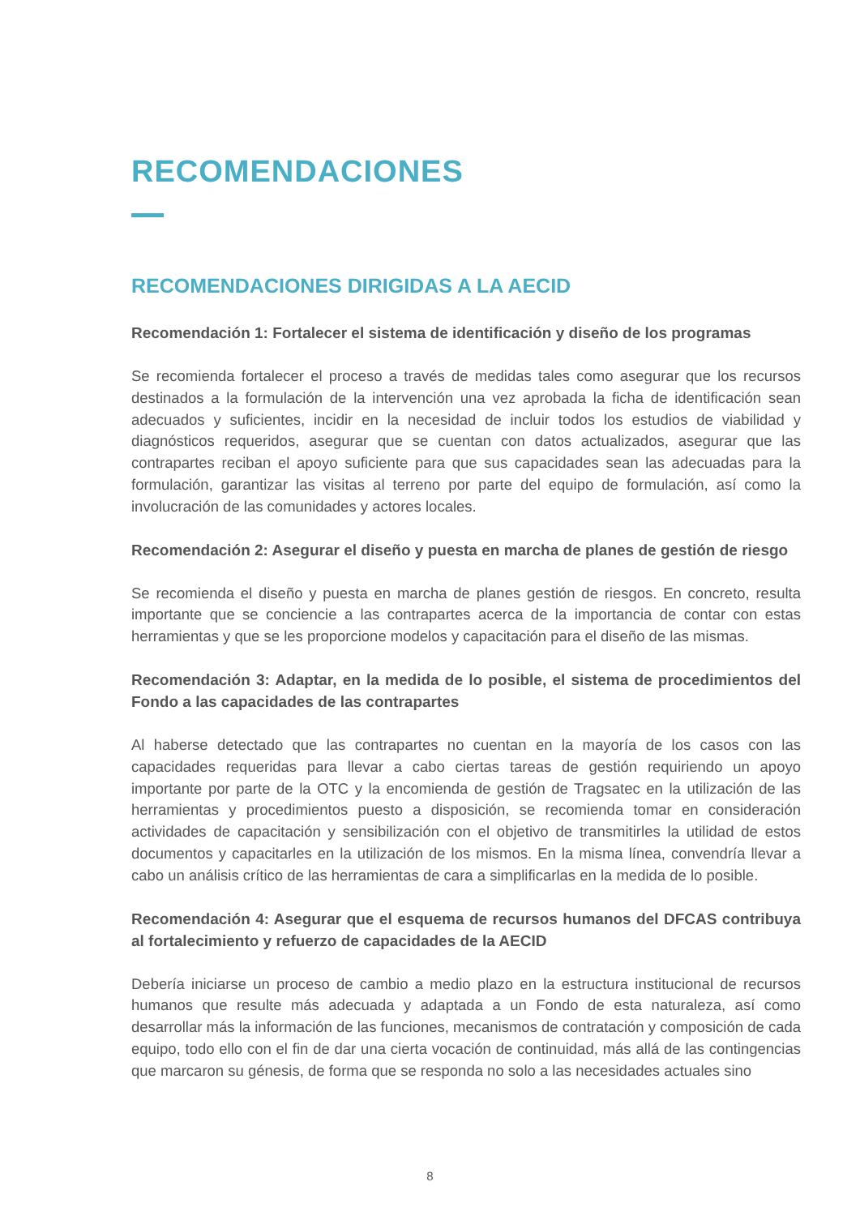RECOMENDACIONES
RECOMENDACIONES DIRIGIDAS A LA AECID
Recomendación 1: Fortalecer el sistema de identificación y diseño de los programas
Se recomienda fortalecer el proceso a través de medidas tales como asegurar que los recursos destinados a la formulación de la intervención una vez aprobada la ficha de identificación sean adecuados y suficientes, incidir en la necesidad de incluir todos los estudios de viabilidad y diagnósticos requeridos, asegurar que se cuentan con datos actualizados, asegurar que las contrapartes reciban el apoyo suficiente para que sus capacidades sean las adecuadas para la formulación, garantizar las visitas al terreno por parte del equipo de formulación, así como la involucración de las comunidades y actores locales.
Recomendación 2: Asegurar el diseño y puesta en marcha de planes de gestión de riesgo
Se recomienda el diseño y puesta en marcha de planes gestión de riesgos. En concreto, resulta importante que se conciencie a las contrapartes acerca de la importancia de contar con estas herramientas y que se les proporcione modelos y capacitación para el diseño de las mismas.
Recomendación 3: Adaptar, en la medida de lo posible, el sistema de procedimientos del Fondo a las capacidades de las contrapartes
Al haberse detectado que las contrapartes no cuentan en la mayoría de los casos con las capacidades requeridas para llevar a cabo ciertas tareas de gestión requiriendo un apoyo importante por parte de la OTC y la encomienda de gestión de Tragsatec en la utilización de las herramientas y procedimientos puesto a disposición, se recomienda tomar en consideración actividades de capacitación y sensibilización con el objetivo de transmitirles la utilidad de estos documentos y capacitarles en la utilización de los mismos. En la misma línea, convendría llevar a cabo un análisis crítico de las herramientas de cara a simplificarlas en la medida de lo posible.
Recomendación 4: Asegurar que el esquema de recursos humanos del DFCAS contribuya al fortalecimiento y refuerzo de capacidades de la AECID
Debería iniciarse un proceso de cambio a medio plazo en la estructura institucional de recursos humanos que resulte más adecuada y adaptada a un Fondo de esta naturaleza, así como desarrollar más la información de las funciones, mecanismos de contratación y composición de cada equipo, todo ello con el fin de dar una cierta vocación de continuidad, más allá de las contingencias que marcaron su génesis, de forma que se responda no solo a las necesidades actuales sino
8